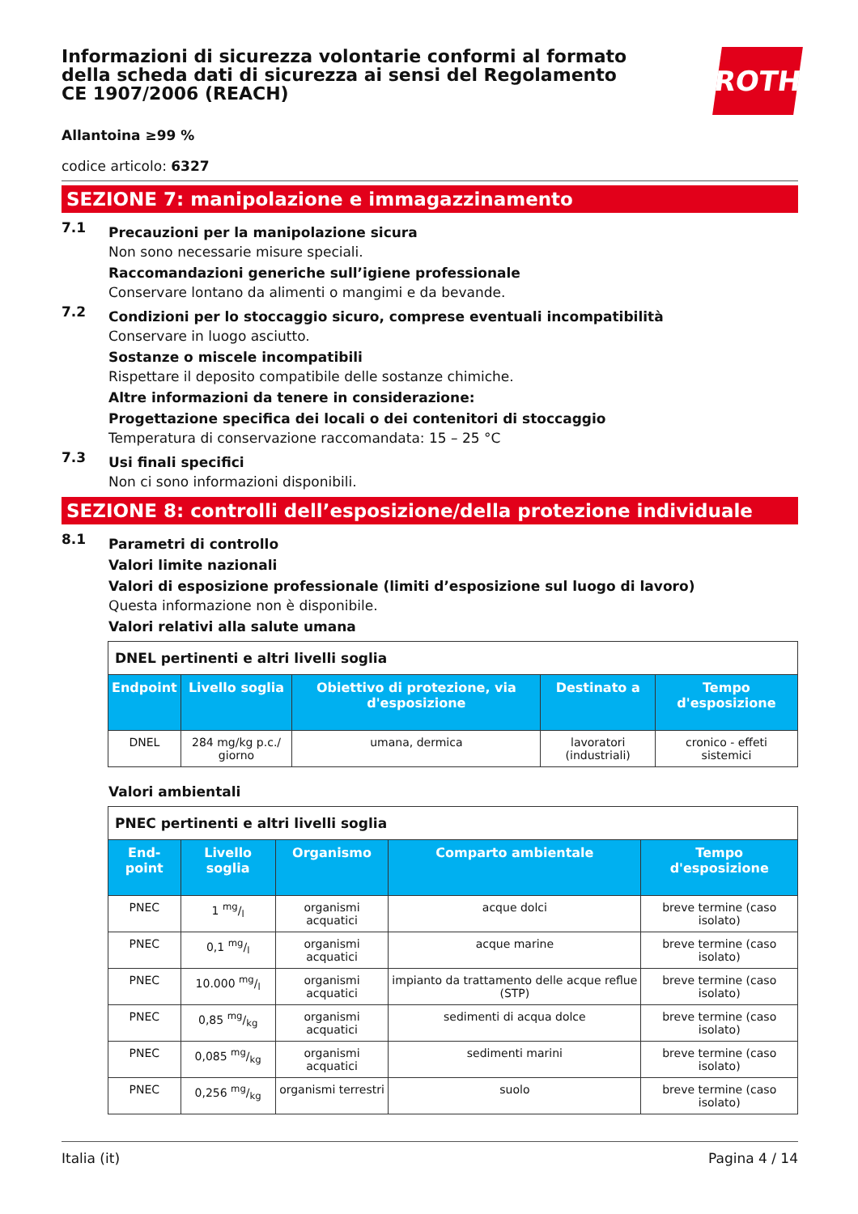ROTH
Informazioni di sicurezza volontarie conformi al formato della scheda dati di sicurezza ai sensi del Regolamento CE 1907/2006 (REACH)
Allantoina ≥99 %
codice articolo: 6327
SEZIONE 7: manipolazione e immagazzinamento
7.1
Precauzioni per la manipolazione sicura
Non sono necessarie misure speciali.
Raccomandazioni generiche sull’igiene professionale
Conservare lontano da alimenti o mangimi e da bevande.
7.2
Condizioni per lo stoccaggio sicuro, comprese eventuali incompatibilità
Conservare in luogo asciutto.
Sostanze o miscele incompatibili
Rispettare il deposito compatibile delle sostanze chimiche.
Altre informazioni da tenere in considerazione:
Progettazione specifica dei locali o dei contenitori di stoccaggio
Temperatura di conservazione raccomandata: 15 – 25 °C
7.3
Usi finali specifici
Non ci sono informazioni disponibili.
SEZIONE 8: controlli dell’esposizione/della protezione individuale
8.1
Parametri di controllo
Valori limite nazionali
Valori di esposizione professionale (limiti d’esposizione sul luogo di lavoro)
Questa informazione non è disponibile.
Valori relativi alla salute umana
| DNEL pertinenti e altri livelli soglia | | | | |
| Endpoint | Livello soglia | Obiettivo di protezione, via d'esposizione | Destinato a | Tempo d'esposizione |
| DNEL | 284 mg/kg p.c./ giorno | umana, dermica | lavoratori (industriali) | cronico - effeti sistemici |
Valori ambientali
| PNEC pertinenti e altri livelli soglia | | | | |
| End-point | Livello soglia | Organismo | Comparto ambientale | Tempo d'esposizione |
| PNEC | 1 mg/l | organismi acquatici | acque dolci | breve termine (caso isolato) |
| PNEC | 0,1 mg/l | organismi acquatici | acque marine | breve termine (caso isolato) |
| PNEC | 10.000 mg/l | organismi acquatici | impianto da trattamento delle acque reflue (STP) | breve termine (caso isolato) |
| PNEC | 0,85 mg/kg | organismi acquatici | sedimenti di acqua dolce | breve termine (caso isolato) |
| PNEC | 0,085 mg/kg | organismi acquatici | sedimenti marini | breve termine (caso isolato) |
| PNEC | 0,256 mg/kg | organismi terrestri | suolo | breve termine (caso isolato) |
Italia (it) Pagina 4 / 14